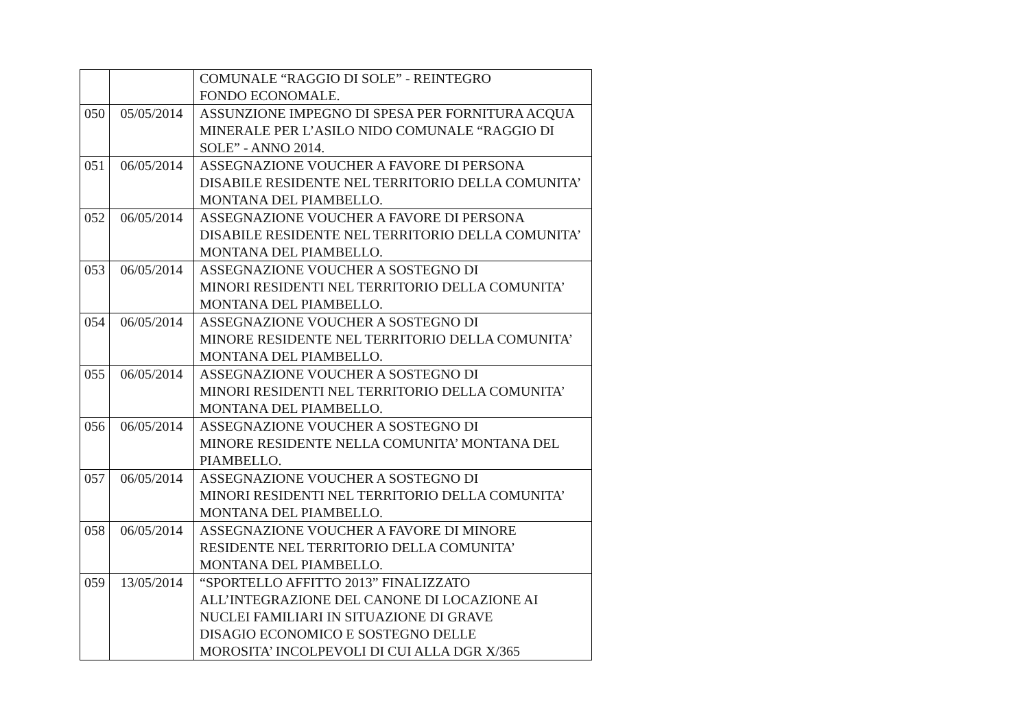| | | COMUNALE “RAGGIO DI SOLE” - REINTEGRO FONDO ECONOMALE. |
| 050 | 05/05/2014 | ASSUNZIONE IMPEGNO DI SPESA PER FORNITURA ACQUA MINERALE PER L’ASILO NIDO COMUNALE “RAGGIO DI SOLE” - ANNO 2014. |
| 051 | 06/05/2014 | ASSEGNAZIONE VOUCHER A FAVORE DI PERSONA DISABILE RESIDENTE NEL TERRITORIO DELLA COMUNITA’ MONTANA DEL PIAMBELLO. |
| 052 | 06/05/2014 | ASSEGNAZIONE VOUCHER A FAVORE DI PERSONA DISABILE RESIDENTE NEL TERRITORIO DELLA COMUNITA’ MONTANA DEL PIAMBELLO. |
| 053 | 06/05/2014 | ASSEGNAZIONE VOUCHER A SOSTEGNO DI MINORI RESIDENTI NEL TERRITORIO DELLA COMUNITA’ MONTANA DEL PIAMBELLO. |
| 054 | 06/05/2014 | ASSEGNAZIONE VOUCHER A SOSTEGNO DI MINORE RESIDENTE NEL TERRITORIO DELLA COMUNITA’ MONTANA DEL PIAMBELLO. |
| 055 | 06/05/2014 | ASSEGNAZIONE VOUCHER A SOSTEGNO DI MINORI RESIDENTI NEL TERRITORIO DELLA COMUNITA’ MONTANA DEL PIAMBELLO. |
| 056 | 06/05/2014 | ASSEGNAZIONE VOUCHER A SOSTEGNO DI MINORE RESIDENTE NELLA COMUNITA’ MONTANA DEL PIAMBELLO. |
| 057 | 06/05/2014 | ASSEGNAZIONE VOUCHER A SOSTEGNO DI MINORI RESIDENTI NEL TERRITORIO DELLA COMUNITA’ MONTANA DEL PIAMBELLO. |
| 058 | 06/05/2014 | ASSEGNAZIONE VOUCHER A FAVORE DI MINORE RESIDENTE NEL TERRITORIO DELLA COMUNITA’ MONTANA DEL PIAMBELLO. |
| 059 | 13/05/2014 | “SPORTELLO AFFITTO 2013” FINALIZZATO ALL’INTEGRAZIONE DEL CANONE DI LOCAZIONE AI NUCLEI FAMILIARI IN SITUAZIONE DI GRAVE DISAGIO ECONOMICO E SOSTEGNO DELLE MOROSITA’ INCOLPEVOLI DI CUI ALLA DGR X/365 |